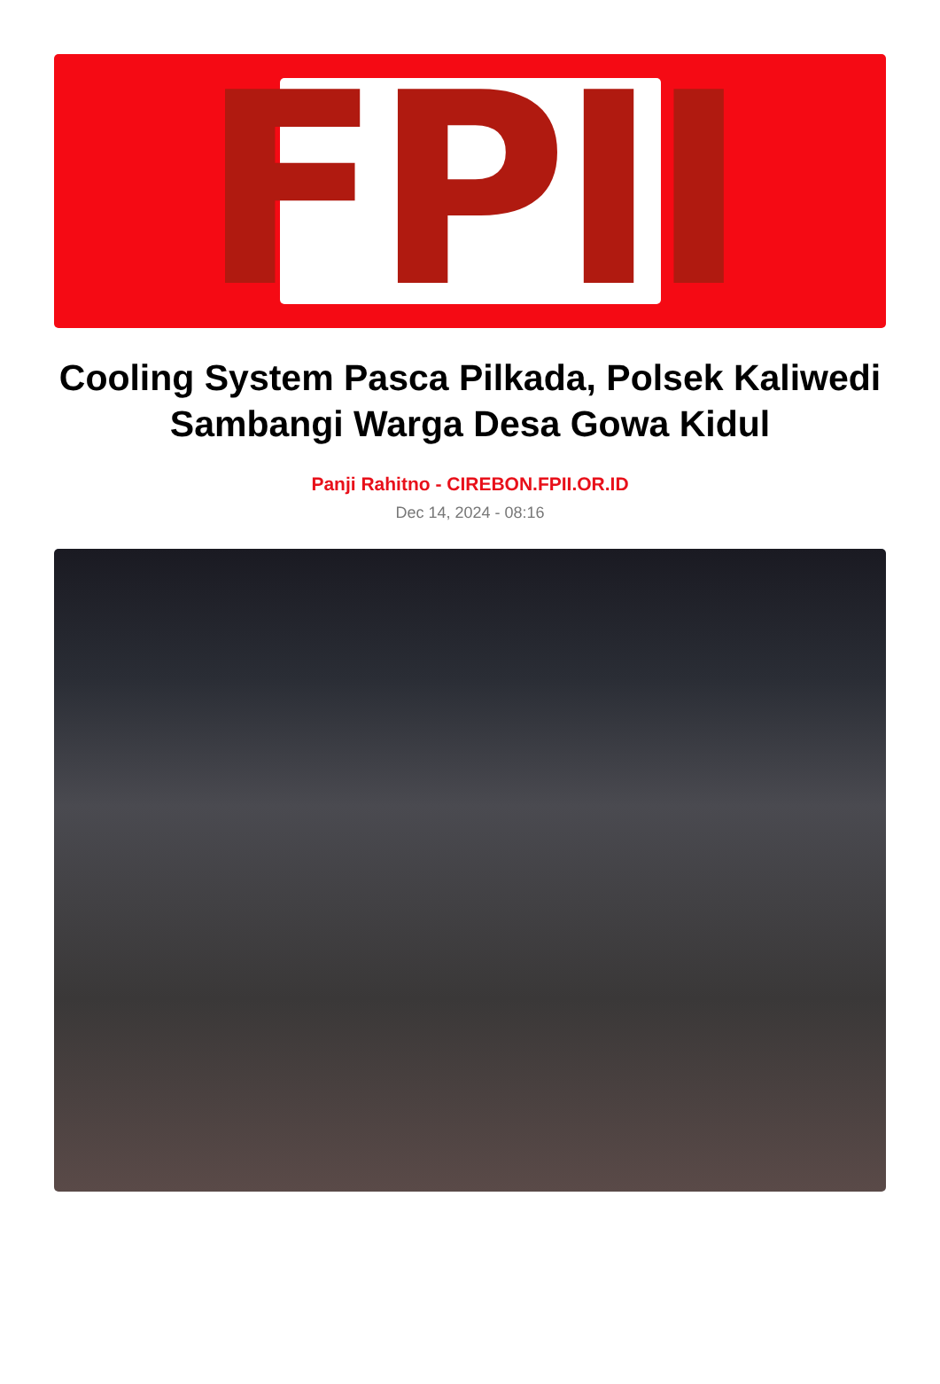FPII
Cooling System Pasca Pilkada, Polsek Kaliwedi Sambangi Warga Desa Gowa Kidul
Panji Rahitno - CIREBON.FPII.OR.ID
Dec 14, 2024 - 08:16